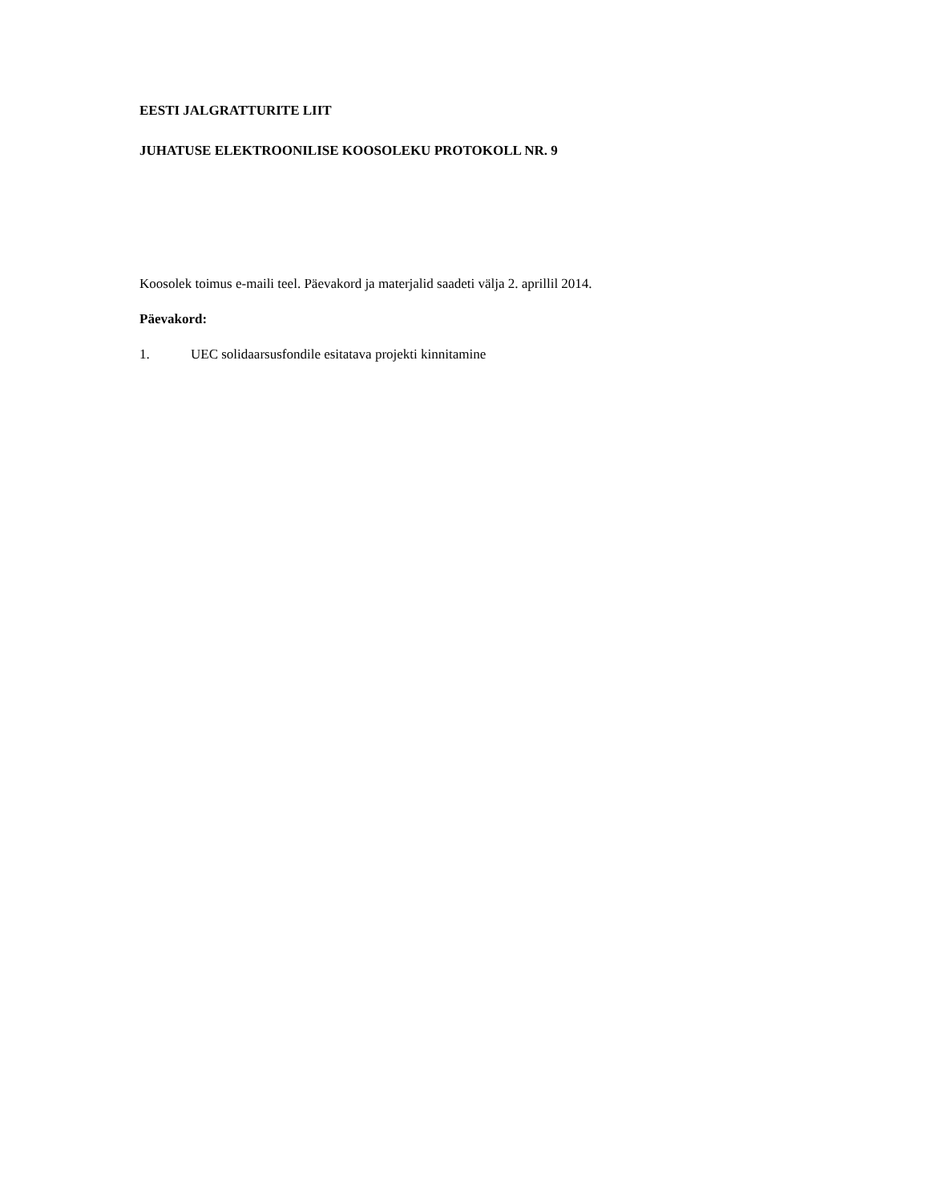EESTI JALGRATTURITE LIIT
JUHATUSE ELEKTROONILISE KOOSOLEKU PROTOKOLL NR. 9
Koosolek toimus e-maili teel. Päevakord ja materjalid saadeti välja 2. aprillil 2014.
Päevakord:
1. UEC solidaarsusfondile esitatava projekti kinnitamine